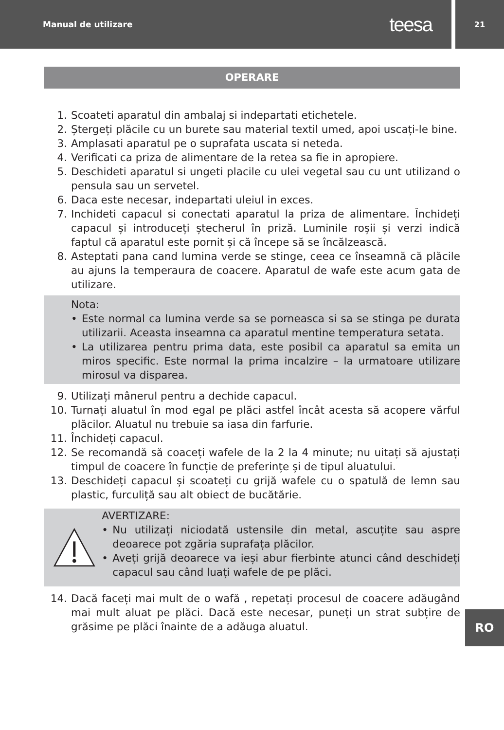Manual de utilizare teesa
21
OPERARE
1. Scoateti aparatul din ambalaj si indepartati etichetele.
2. Ștergeți plăcile cu un burete sau material textil umed, apoi uscați-le bine.
3. Amplasati aparatul pe o suprafata uscata si neteda.
4. Verificati ca priza de alimentare de la retea sa fie in apropiere.
5. Deschideti aparatul si ungeti placile cu ulei vegetal sau cu unt utilizand o pensula sau un servetel.
6. Daca este necesar, indepartati uleiul in exces.
7. Inchideti capacul si conectati aparatul la priza de alimentare. Închideți capacul și introduceți ștecherul în priză. Luminile roșii și verzi indică faptul că aparatul este pornit și că începe să se încălzească.
8. Asteptati pana cand lumina verde se stinge, ceea ce înseamnă că plăcile au ajuns la temperaura de coacere. Aparatul de wafe este acum gata de utilizare.
Nota:
• Este normal ca lumina verde sa se porneasca si sa se stinga pe durata utilizarii. Aceasta inseamna ca aparatul mentine temperatura setata.
• La utilizarea pentru prima data, este posibil ca aparatul sa emita un miros specific. Este normal la prima incalzire – la urmatoare utilizare mirosul va disparea.
9. Utilizați mânerul pentru a dechide capacul.
10. Turnați aluatul în mod egal pe plăci astfel încât acesta să acopere vărful plăcilor. Aluatul nu trebuie sa iasa din farfurie.
11. Închideți capacul.
12. Se recomandă să coaceți wafele de la 2 la 4 minute; nu uitați să ajustați timpul de coacere în funcție de preferințe și de tipul aluatului.
13. Deschideți capacul și scoateți cu grijă wafele cu o spatulă de lemn sau plastic, furculiță sau alt obiect de bucătărie.
AVERTIZARE:
• Nu utilizați niciodată ustensile din metal, ascuțite sau aspre deoarece pot zgăria suprafața plăcilor.
• Aveți grijă deoarece va ieși abur fierbinte atunci când deschideți capacul sau când luați wafele de pe plăci.
14. Dacă faceți mai mult de o wafă , repetați procesul de coacere adăugând mai mult aluat pe plăci. Dacă este necesar, puneți un strat subțire de grăsime pe plăci înainte de a adăuga aluatul.
RO